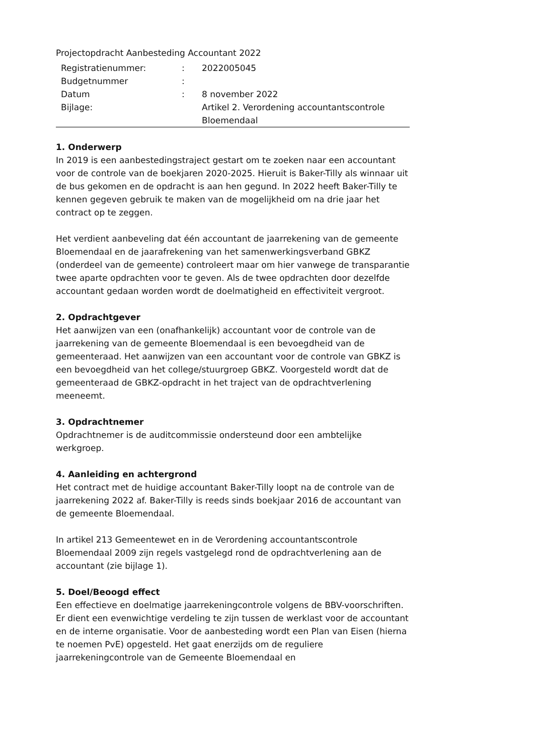Projectopdracht Aanbesteding Accountant 2022
| | Registratienummer: | : | 2022005045 |
| | Budgetnummer | : | |
| | Datum | : | 8 november 2022 |
| | Bijlage: | | Artikel 2. Verordening accountantscontrole Bloemendaal |
1. Onderwerp
In 2019 is een aanbestedingstraject gestart om te zoeken naar een accountant voor de controle van de boekjaren 2020-2025. Hieruit is Baker-Tilly als winnaar uit de bus gekomen en de opdracht is aan hen gegund. In 2022 heeft Baker-Tilly te kennen gegeven gebruik te maken van de mogelijkheid om na drie jaar het contract op te zeggen.
Het verdient aanbeveling dat één accountant de jaarrekening van de gemeente Bloemendaal en de jaarafrekening van het samenwerkingsverband GBKZ (onderdeel van de gemeente) controleert maar om hier vanwege de transparantie twee aparte opdrachten voor te geven. Als de twee opdrachten door dezelfde accountant gedaan worden wordt de doelmatigheid en effectiviteit vergroot.
2. Opdrachtgever
Het aanwijzen van een (onafhankelijk) accountant voor de controle van de jaarrekening van de gemeente Bloemendaal is een bevoegdheid van de gemeenteraad. Het aanwijzen van een accountant voor de controle van GBKZ is een bevoegdheid van het college/stuurgroep GBKZ. Voorgesteld wordt dat de gemeenteraad de GBKZ-opdracht in het traject van de opdrachtverlening meeneemt.
3. Opdrachtnemer
Opdrachtnemer is de auditcommissie ondersteund door een ambtelijke werkgroep.
4. Aanleiding en achtergrond
Het contract met de huidige accountant Baker-Tilly loopt na de controle van de jaarrekening 2022 af. Baker-Tilly is reeds sinds boekjaar 2016 de accountant van de gemeente Bloemendaal.
In artikel 213 Gemeentewet en in de Verordening accountantscontrole Bloemendaal 2009 zijn regels vastgelegd rond de opdrachtverlening aan de accountant (zie bijlage 1).
5. Doel/Beoogd effect
Een effectieve en doelmatige jaarrekeningcontrole volgens de BBV-voorschriften. Er dient een evenwichtige verdeling te zijn tussen de werklast voor de accountant en de interne organisatie. Voor de aanbesteding wordt een Plan van Eisen (hierna te noemen PvE) opgesteld. Het gaat enerzijds om de reguliere jaarrekeningcontrole van de Gemeente Bloemendaal en